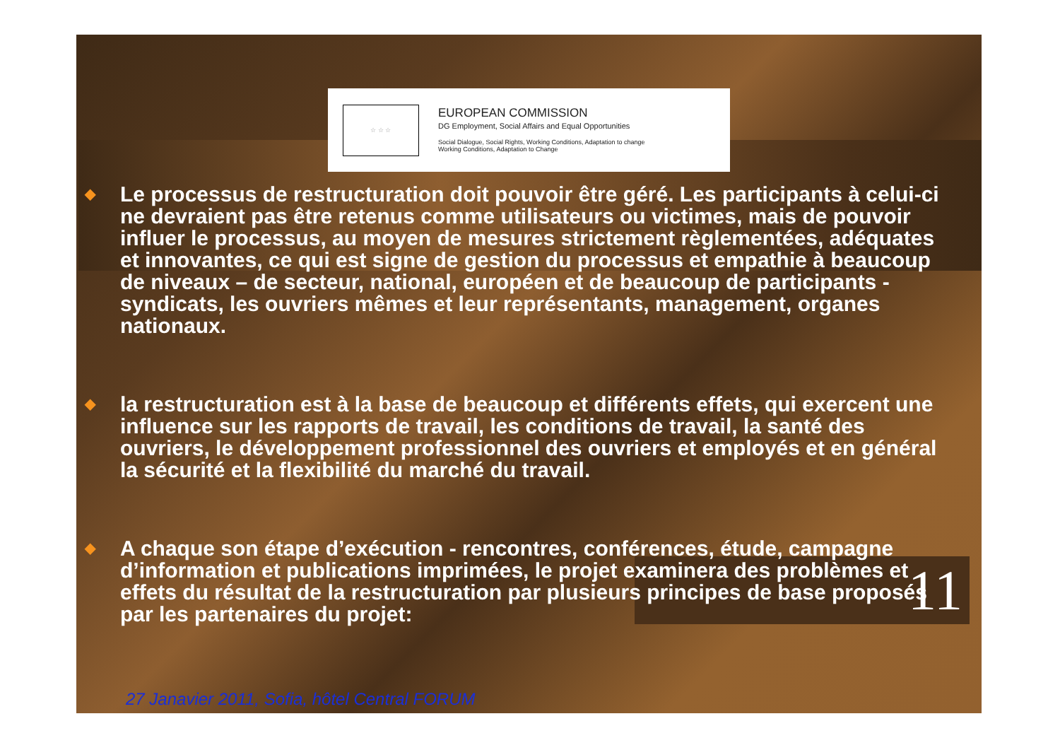11
☆ ☆ ☆
EUROPEAN COMMISSION
DG Employment, Social Affairs and Equal Opportunities
Social Dialogue, Social Rights, Working Conditions, Adaptation to change
Working Conditions, Adaptation to Change
◆ Le processus de restructuration doit pouvoir être géré. Les participants à celui-ci ne devraient pas être retenus comme utilisateurs ou victimes, mais de pouvoir influer le processus, au moyen de mesures strictement règlementées, adéquates et innovantes, ce qui est signe de gestion du processus et empathie à beaucoup de niveaux – de secteur, national, européen et de beaucoup de participants - syndicats, les ouvriers mêmes et leur représentants, management, organes nationaux.
◆ la restructuration est à la base de beaucoup et différents effets, qui exercent une influence sur les rapports de travail, les conditions de travail, la santé des ouvriers, le développement professionnel des ouvriers et employés et en général la sécurité et la flexibilité du marché du travail.
◆ A chaque son étape d’exécution - rencontres, conférences, étude, campagne d’information et publications imprimées, le projet examinera des problèmes et effets du résultat de la restructuration par plusieurs principes de base proposés par les partenaires du projet:
27 Janavier 2011, Sofia, hôtel Central FORUM